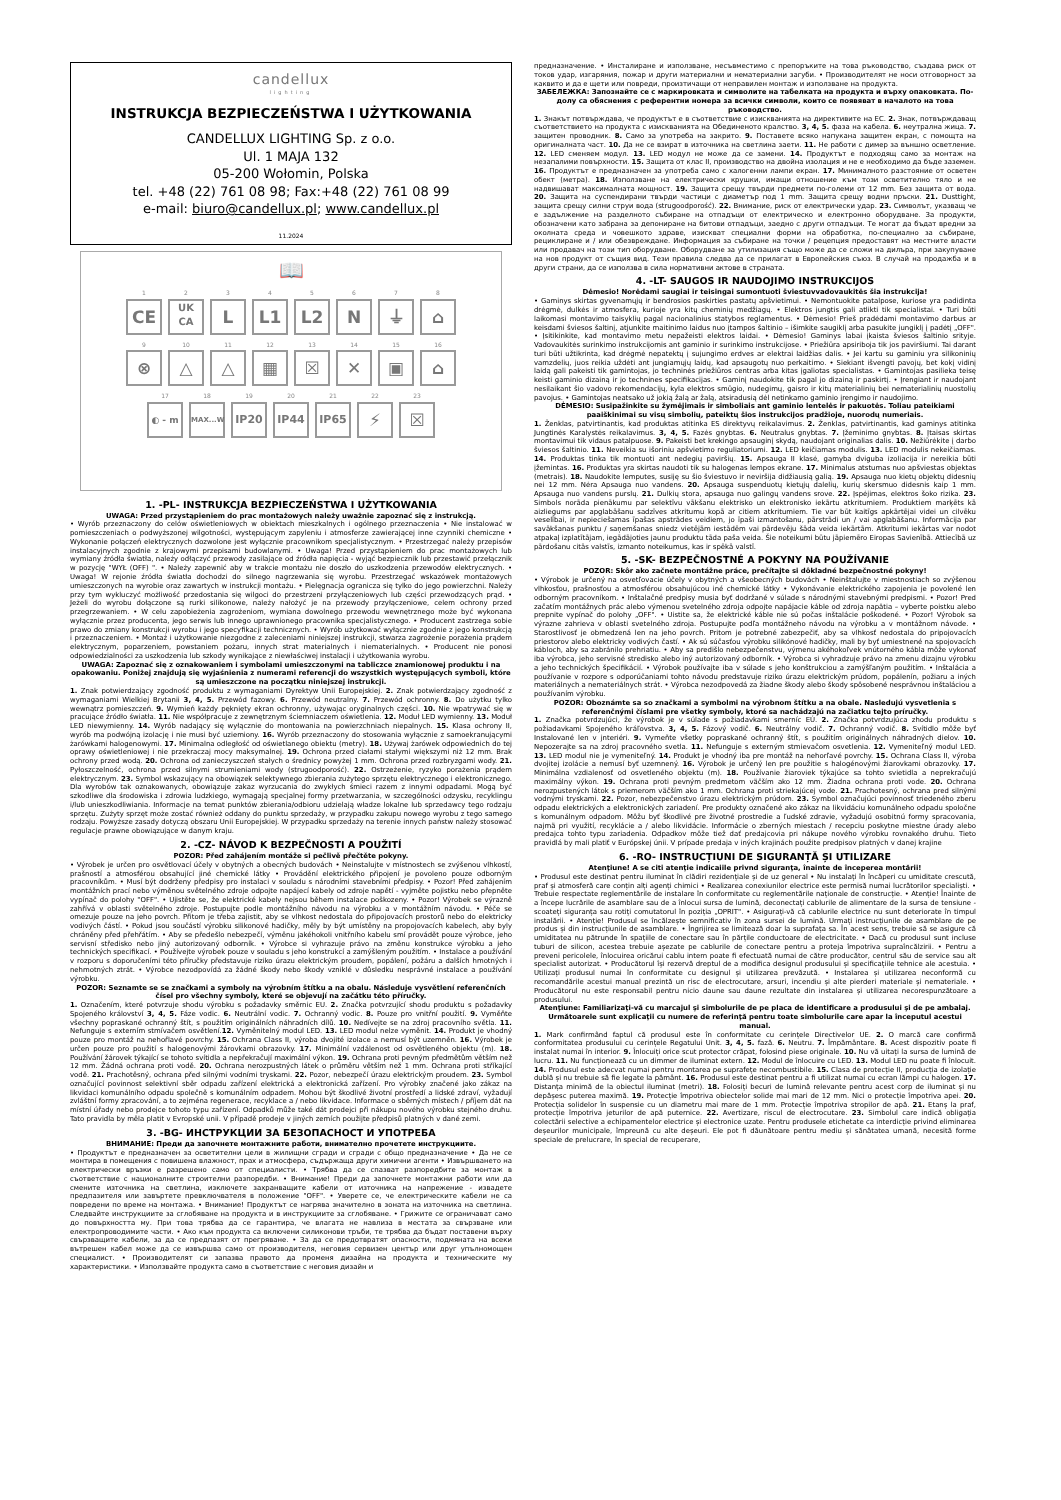candellux
lighting
INSTRUKCJA BEZPIECZEŃSTWA I UŻYTKOWANIA
CANDELLUX LIGHTING Sp. z o.o.
Ul. 1 MAJA 132
05-200 Wołomin, Polska
tel. +48 (22) 761 08 98; Fax:+48 (22) 761 08 99
e-mail: biuro@candellux.pl; www.candellux.pl
11.2024
📖
1
CE
2
UK
CA
3
L
4
L1
5
L2
6
N
7
⏚
8
⌂
9
⊗
10
△
11
△
12
▦
13
☒
14
✕
15
▣
16
⌂
17
◐ - m
18
MAX...W
19
IP20
20
IP44
21
IP65
22
⚡
23
☒
1. -PL- INSTRUKCJA BEZPIECZEŃSTWA I UŻYTKOWANIA
UWAGA: Przed przystąpieniem do prac montażowych należy uważnie zapoznać się z instrukcją.
• Wyrób przeznaczony do celów oświetleniowych w obiektach mieszkalnych i ogólnego przeznaczenia • Nie instalować w pomieszczeniach o podwyższonej wilgotności, występującym zapyleniu i atmosferze zawierającej inne czynniki chemiczne • Wykonanie połączeń elektrycznych dozwolone jest wyłącznie pracownikom specjalistycznym. • Przestrzegać należy przepisów instalacyjnych zgodnie z krajowymi przepisami budowlanymi. • Uwaga! Przed przystąpieniem do prac montażowych lub wymiany źródła światła, należy odłączyć przewody zasilające od źródła napięcia - wyjąć bezpiecznik lub przestawić przełącznik w pozycję "WYŁ (OFF) ". • Należy zapewnić aby w trakcie montażu nie doszło do uszkodzenia przewodów elektrycznych. • Uwaga! W rejonie źródła światła dochodzi do silnego nagrzewania się wyrobu. Przestrzegać wskazówek montażowych umieszczonych na wyrobie oraz zawartych w instrukcji montażu. • Pielęgnacja ogranicza się tylko do jego powierzchni. Należy przy tym wykluczyć możliwość przedostania się wilgoci do przestrzeni przyłączeniowych lub części przewodzących prąd. • Jeżeli do wyrobu dołączone są rurki silikonowe, należy nałożyć je na przewody przyłączeniowe, celem ochrony przed przegrzewaniem. • W celu zapobieżenia zagrożeniom, wymiana dowolnego przewodu wewnętrznego może być wykonana wyłącznie przez producenta, jego serwis lub innego uprawnionego pracownika specjalistycznego. • Producent zastrzega sobie prawo do zmiany konstrukcji wyrobu i jego specyfikacji technicznych. • Wyrób użytkować wyłącznie zgodnie z jego konstrukcją i przeznaczeniem. • Montaż i użytkowanie niezgodne z zaleceniami niniejszej instrukcji, stwarza zagrożenie porażenia prądem elektrycznym, poparzeniem, powstaniem pożaru, innych strat materialnych i niematerialnych. • Producent nie ponosi odpowiedzialności za uszkodzenia lub szkody wynikające z niewłaściwej instalacji i użytkowania wyrobu.
UWAGA: Zapoznać się z oznakowaniem i symbolami umieszczonymi na tabliczce znamionowej produktu i na opakowaniu. Poniżej znajdują się wyjaśnienia z numerami referencji do wszystkich występujących symboli, które są umieszczone na początku niniejszej instrukcji.
1. Znak potwierdzający zgodność produktu z wymaganiami Dyrektyw Unii Europejskiej. 2. Znak potwierdzający zgodność z wymaganiami Wielkiej Brytanii 3, 4, 5. Przewód fazowy. 6. Przewód neutralny. 7. Przewód ochronny. 8. Do użytku tylko wewnątrz pomieszczeń. 9. Wymień każdy pęknięty ekran ochronny, używając oryginalnych części. 10. Nie wpatrywać się w pracujące źródło światła. 11. Nie współpracuje z zewnętrznym ściemniaczem oświetlenia. 12. Moduł LED wymienny. 13. Moduł LED niewymienny. 14. Wyrób nadający się wyłącznie do montowania na powierzchniach niepalnych. 15. Klasa ochrony II, wyrób ma podwójną izolację i nie musi być uziemiony. 16. Wyrób przeznaczony do stosowania wyłącznie z samoekranującymi żarówkami halogenowymi. 17. Minimalna odległość od oświetlanego obiektu (metry). 18. Używaj żarówek odpowiednich do tej oprawy oświetleniowej i nie przekraczaj mocy maksymalnej. 19. Ochrona przed ciałami stałymi większymi niż 12 mm. Brak ochrony przed wodą. 20. Ochrona od zanieczyszczeń stałych o średnicy powyżej 1 mm. Ochrona przed rozbryzgami wody. 21. Pyłoszczelność, ochrona przed silnymi strumieniami wody (strugoodporość). 22. Ostrzeżenie, ryzyko porażenia prądem elektrycznym. 23. Symbol wskazujący na obowiązek selektywnego zbierania zużytego sprzętu elektrycznego i elektronicznego. Dla wyrobów tak oznakowanych, obowiązuje zakaz wyrzucania do zwykłych śmieci razem z innymi odpadami. Mogą być szkodliwe dla środowiska i zdrowia ludzkiego, wymagają specjalnej formy przetwarzania, w szczególności odzysku, recyklingu i/lub unieszkodliwiania. Informacje na temat punktów zbierania/odbioru udzielają władze lokalne lub sprzedawcy tego rodzaju sprzętu. Zużyty sprzęt może zostać również oddany do punktu sprzedaży, w przypadku zakupu nowego wyrobu z tego samego rodzaju. Powyższe zasady dotyczą obszaru Unii Europejskiej. W przypadku sprzedaży na terenie innych państw należy stosować regulacje prawne obowiązujące w danym kraju.
2. -CZ- NÁVOD K BEZPEČNOSTI A POUŽITÍ
POZOR: Před zahájením montáže si pečlivě přečtěte pokyny.
• Výrobek je určen pro osvětlovací účely v obytných a obecných budovách • Neinstalujte v místnostech se zvýšenou vlhkostí, prašností a atmosférou obsahující jiné chemické látky • Provádění elektrického připojení je povoleno pouze odborným pracovníkům. • Musí být dodrženy předpisy pro instalaci v souladu s národními stavebními předpisy. • Pozor! Před zahájením montážních prací nebo výměnou světelného zdroje odpojte napájecí kabely od zdroje napětí - vyjměte pojistku nebo přepněte vypínač do polohy "OFF". • Ujistěte se, že elektrické kabely nejsou během instalace poškozeny. • Pozor! Výrobek se výrazně zahřívá v oblasti světelného zdroje. Postupujte podle montážního návodu na výrobku a v montážním návodu. • Péče se omezuje pouze na jeho povrch. Přitom je třeba zajistit, aby se vlhkost nedostala do připojovacích prostorů nebo do elektricky vodivých částí. • Pokud jsou součástí výrobku silikonové hadičky, měly by být umístěny na propojovacích kabelech, aby byly chráněny před přehřátím. • Aby se předešlo nebezpečí, výměnu jakéhokoli vnitřního kabelu smí provádět pouze výrobce, jeho servisní středisko nebo jiný autorizovaný odborník. • Výrobce si vyhrazuje právo na změnu konstrukce výrobku a jeho technických specifikací. • Používejte výrobek pouze v souladu s jeho konstrukcí a zamýšleným použitím. • Instalace a používání v rozporu s doporučeními této příručky představuje riziko úrazu elektrickým proudem, popálení, požáru a dalších hmotných i nehmotných ztrát. • Výrobce nezodpovídá za žádné škody nebo škody vzniklé v důsledku nesprávné instalace a používání výrobku.
POZOR: Seznamte se se značkami a symboly na výrobním štítku a na obalu. Následuje vysvětlení referenčních čísel pro všechny symboly, které se objevují na začátku této příručky.
1. Označením, které potvrzuje shodu výrobku s požadavky směrnic EU. 2. Značka potvrzující shodu produktu s požadavky Spojeného království 3, 4, 5. Fáze vodic. 6. Neutrální vodic. 7. Ochranný vodic. 8. Pouze pro vnitřní použití. 9. Vyměňte všechny popraskané ochranný štít, s použitím originálních náhradních dílů. 10. Nedívejte se na zdroj pracovního světla. 11. Nefunguje s externím stmívačem osvětlení.12. Vyměnitelný modul LED. 13. LED modul nelze vyměnit. 14. Produkt je vhodný pouze pro montáž na nehořlavé povrchy. 15. Ochrana Class II, výroba dvojité izolace a nemusí být uzemněn. 16. Výrobek je určen pouze pro použití s halogenovými žárovkami obrazovky. 17. Minimální vzdálenost od osvětleného objektu (m). 18. Používání žárovek týkající se tohoto svítidla a nepřekračují maximální výkon. 19. Ochrana proti pevným předmětům větším než 12 mm. Žádná ochrana proti vodě. 20. Ochrana nerozpustných látek o průměru větším než 1 mm. Ochrana proti stříkající vodě. 21. Prachotěsný, ochrana před silnými vodními tryskami. 22. Pozor, nebezpečí úrazu elektrickým proudem. 23. Symbol označující povinnost selektivní sběr odpadu zařízení elektrická a elektronická zařízení. Pro výrobky značené jako zákaz na likvidaci komunálního odpadu společně s komunálním odpadem. Mohou být škodlivé životní prostředí a lidské zdraví, vyžadují zvláštní formy zpracování, a to zejména regenerace, recyklace a / nebo likvidace. Informace o sběrných místech / příjem dát na místní úřady nebo prodejce tohoto typu zařízení. Odpadků může také dát prodejci při nákupu nového výrobku stejného druhu. Tato pravidla by měla platit v Evropské unii. V případě prodeje v jiných zemích použijte předpisů platných v dané zemi.
3. -BG- ИНСТРУКЦИИ ЗА БЕЗОПАСНОСТ И УПОТРЕБА
ВНИМАНИЕ: Преди да започнете монтажните работи, внимателно прочетете инструкциите.
• Продуктът е предназначен за осветителни цели в жилищни сгради и сгради с общо предназначение • Да не се монтира в помещения с повишена влажност, прах и атмосфера, съдържаща други химични агенти • Извършването на електрически връзки е разрешено само от специалисти. • Трябва да се спазват разпоредбите за монтаж в съответствие с националните строителни разпоредби. • Внимание! Преди да започнете монтажни работи или да смените източника на светлина, изключете захранващите кабели от източника на напрежение - извадете предпазителя или завъртете превключвателя в положение "OFF". • Уверете се, че електрическите кабели не са повредени по време на монтажа. • Внимание! Продуктът се нагрява значително в зоната на източника на светлина. Следвайте инструкциите за сглобяване на продукта и в инструкциите за сглобяване. • Грижите се ограничават само до повърхността му. При това трябва да се гарантира, че влагата не навлиза в местата за свързване или електропроводимите части. • Ако към продукта са включени силиконови тръби, те трябва да бъдат поставени върху свързващите кабели, за да се предпазят от прегряване. • За да се предотвратят опасности, подмяната на всеки вътрешен кабел може да се извършва само от производителя, неговия сервизен център или друг упълномощен специалист. • Производителят си запазва правото да променя дизайна на продукта и техническите му характеристики. • Използвайте продукта само в съответствие с неговия дизайн и
предназначение. • Инсталиране и използване, несъвместимо с препоръките на това ръководство, създава риск от токов удар, изгаряния, пожар и други материални и нематериални загуби. • Производителят не носи отговорност за каквито и да е щети или повреди, произтичащи от неправилен монтаж и използване на продукта.
ЗАБЕЛЕЖКА: Запознайте се с маркировката и символите на табелката на продукта и върху опаковката. По-долу са обяснения с референтни номера за всички символи, които се появяват в началото на това ръководство.
1. Знакът потвърждава, че продуктът е в съответствие с изискванията на директивите на ЕС. 2. Знак, потвърждаващ съответствието на продукта с изискванията на Обединеното кралство. 3, 4, 5. фаза на кабела. 6. неутрална жица. 7. защитен проводник. 8. Само за употреба на закрито. 9. Поставете всяко напукана защитен екран, с помощта на оригиналната част. 10. Да не се взират в източника на светлина заети. 11. Не работи с димер за външно осветление. 12. LED сменяем модул. 13. LED модул не може да се замени. 14. Продуктът е подходящ само за монтаж на незапалими повърхности. 15. Защита от клас II, производство на двойна изолация и не е необходимо да бъде заземен. 16. Продуктът е предназначен за употреба само с халогенни лампи екран. 17. Минималното разстояние от осветен обект (метра). 18. Използване на електрически крушки, имащи отношение към този осветително тяло и не надвишават максималната мощност. 19. Защита срещу твърди предмети по-големи от 12 mm. Без защита от вода. 20. Защита на суспендирани твърди частици с диаметър под 1 mm. Защита срещу водни пръски. 21. Dusttight, защита срещу силни струи вода (strugoodporość). 22. Внимание, риск от електрически удар. 23. Символът, указващ че е задължение на разделното събиране на отпадъци от електрическо и електронно оборудване. За продукти, обозначени като забрана за депониране на битови отпадъци, заедно с други отпадъци. Те могат да бъдат вредни за околната среда и човешкото здраве, изискват специални форми на обработка, по-специално за събиране, рециклиране и / или обезвреждане. Информация за събиране на точки / рецепция предоставят на местните власти или продавач на този тип оборудване. Оборудване за утилизация също може да се сложи на дилъра, при закупуване на нов продукт от същия вид. Тези правила следва да се прилагат в Европейския съюз. В случай на продажба и в други страни, да се използва в сила нормативни актове в страната.
4. -LT- SAUGOS IR NAUDOJIMO INSTRUKCIJOS
Dėmesio! Norėdami saugiai ir teisingai sumontuoti šviestuvvadovaukitės šia instrukcija!
• Gaminys skirtas gyvenamųjų ir bendrosios paskirties pastatų apšvietimui. • Nemontuokite patalpose, kuriose yra padidinta drėgmė, dulkės ir atmosfera, kurioje yra kitų cheminių medžiagų. • Elektros jungtis gali atlikti tik specialistai. • Turi būti laikomasi montavimo taisyklių pagal nacionalinius statybos reglamentus. • Dėmesio! Prieš pradėdami montavimo darbus ar keisdami šviesos šaltinį, atjunkite maitinimo laidus nuo įtampos šaltinio – išimkite saugiklį arba pasukite jungiklį į padėtį „OFF". • Įsitikinkite, kad montavimo metu nepažeisti elektros laidai. • Dėmesio! Gaminys labai įkaista šviesos šaltinio srityje. Vadovaukitės surinkimo instrukcijomis ant gaminio ir surinkimo instrukcijose. • Priežiūra apsiriboja tik jos paviršiumi. Tai darant turi būti užtikrinta, kad drėgmė nepatektų į sujungimo erdves ar elektrai laidžias dalis. • Jei kartu su gaminiu yra silikoninių vamzdelių, juos reikia uždėti ant jungiamųjų laidų, kad apsaugotų nuo perkaitimo. • Siekiant išvengti pavojų, bet kokį vidinį laidą gali pakeisti tik gamintojas, jo techninės priežiūros centras arba kitas įgaliotas specialistas. • Gamintojas pasilieka teisę keisti gaminio dizainą ir jo technines specifikacijas. • Gaminį naudokite tik pagal jo dizainą ir paskirtį. • Įrengiant ir naudojant nesilaikant šio vadovo rekomendacijų, kyla elektros smūgio, nudegimų, gaisro ir kitų materialinių bei nematerialinių nuostolių pavojus. • Gamintojas neatsako už jokią žalą ar žalą, atsiradusią dėl netinkamo gaminio įrengimo ir naudojimo.
DĖMESIO: Susipažinkite su žymėjimais ir simboliais ant gaminio lentelės ir pakuotės. Toliau pateikiami paaiškinimai su visų simbolių, pateiktų šios instrukcijos pradžioje, nuorodų numeriais.
1. Ženklas, patvirtinantis, kad produktas atitinka ES direktyvų reikalavimus. 2. Ženklas, patvirtinantis, kad gaminys atitinka Jungtinės Karalystės reikalavimus. 3, 4, 5. Fazės gnybtas. 6. Neutralus gnybtas. 7. Įžeminimo gnybtas. 8. Įtaisas skirtas montavimui tik vidaus patalpuose. 9. Pakeisti bet krekingo apsauginį skydą, naudojant originalias dalis. 10. Nežiūrėkite į darbo šviesos šaltinio. 11. Neveikia su išoriniu apšvietimo reguliatoriumi. 12. LED keičiamas modulis. 13. LED modulis nekeičiamas. 14. Produktas tinka tik montuoti ant nedegių paviršių. 15. Apsauga II klasė, gamyba dviguba izoliacija ir nereikia būti įžemintas. 16. Produktas yra skirtas naudoti tik su halogenas lempos ekrane. 17. Minimalus atstumas nuo apšviestas objektas (metrais). 18. Naudokite lemputes, susiję su šio šviestuvo ir neviršija didžiausią galią. 19. Apsauga nuo kietų objektų didesnių nei 12 mm. Nėra Apsauga nuo vandens. 20. Apsauga suspenduotų kietųjų dalelių, kurių skersmuo didesnis kaip 1 mm. Apsauga nuo vandens purslų. 21. Dulkių stora, apsauga nuo galingų vandens srove. 22. Įspėjimas, elektros šoko rizika. 23. Simbols norāda pienākumu par selektīvu vākšanu elektrisko un elektronisko iekārtu atkritumiem. Produktiem marķēts kā aizliegums par apglabāšanu sadzīves atkritumu kopā ar citiem atkritumiem. Tie var būt kaitīgs apkārtējai videi un cilvēku veselībai, ir nepieciešamas īpašas apstrādes veidiem, jo īpaši izmantošanu, pārstrādi un / vai apglabāšanu. Informācija par savākšanas punktu / saņemšanas sniedz vietējām iestādēm vai pārdevēju šāda veida iekārtām. Atkritumi iekārtas var nodot atpakaļ izplatītājam, iegādājoties jaunu produktu tāda paša veida. Šie noteikumi būtu jāpiemēro Eiropas Savienībā. Attiecībā uz pārdošanu citās valstīs, izmanto noteikumus, kas ir spēkā valstī.
5. -SK- BEZPEČNOSTNÉ A POKYNY NA POUŽÍVANIE
POZOR: Skôr ako začnete montážne práce, prečítajte si dôkladné bezpečnostné pokyny!
• Výrobok je určený na osvetľovacie účely v obytných a všeobecných budovách • Neinštalujte v miestnostiach so zvýšenou vlhkosťou, prašnosťou a atmosférou obsahujúcou iné chemické látky • Vykonávanie elektrického zapojenia je povolené len odborným pracovníkom. • Inštalačné predpisy musia byť dodržané v súlade s národnými stavebnými predpismi. • Pozor! Pred začatím montážnych prác alebo výmenou svetelného zdroja odpojte napájacie káble od zdroja napätia – vyberte poistku alebo prepnite vypínač do polohy „OFF". • Uistite sa, že elektrické káble nie sú počas inštalácie poškodené. • Pozor! Výrobok sa výrazne zahrieva v oblasti svetelného zdroja. Postupujte podľa montážneho návodu na výrobku a v montážnom návode. • Starostlivosť je obmedzená len na jeho povrch. Pritom je potrebné zabezpečiť, aby sa vlhkosť nedostala do pripojovacích priestorov alebo elektricky vodivých častí. • Ak sú súčasťou výrobku silikónové hadičky, mali by byť umiestnené na spojovacích kábloch, aby sa zabránilo prehriatiu. • Aby sa predišlo nebezpečenstvu, výmenu akéhokoľvek vnútorného kábla môže vykonať iba výrobca, jeho servisné stredisko alebo iný autorizovaný odborník. • Výrobca si vyhradzuje právo na zmenu dizajnu výrobku a jeho technických špecifikácií. • Výrobok používajte iba v súlade s jeho konštrukciou a zamýšľaným použitím. • Inštalácia a používanie v rozpore s odporúčaniami tohto návodu predstavuje riziko úrazu elektrickým prúdom, popálenín, požiaru a iných materiálnych a nemateriálnych strát. • Výrobca nezodpovedá za žiadne škody alebo škody spôsobené nesprávnou inštaláciou a používaním výrobku.
POZOR: Oboznámte sa so značkami a symbolmi na výrobnom štítku a na obale. Nasledujú vysvetlenia s referenčnými číslami pre všetky symboly, ktoré sa nachádzajú na začiatku tejto príručky.
1. Značka potvrdzujúci, že výrobok je v súlade s požiadavkami smerníc EÚ. 2. Značka potvrdzujúca zhodu produktu s požiadavkami Spojeného kráľovstva. 3, 4, 5. Fázový vodič. 6. Neutrálny vodič. 7. Ochranný vodič. 8. Svítidlo môže byť Instalované len v jnteriéri. 9. Vymeňte všetky popraskané ochranný štít, s použitím originálnych náhradných dielov. 10. Nepozerajte sa na zdroj pracovného svetla. 11. Nefunguje s externým stmievačom osvetlenia. 12. Vymeniteľný modul LED. 13. LED modul nie je vymeniteľný. 14. Produkt je vhodný iba pre montáž na nehorľavé povrchy. 15. Ochrana Class II, výroba dvojitej izolácie a nemusí byť uzemnený. 16. Výrobok je určený len pre použitie s halogénovými žiarovkami obrazovky. 17. Minimálna vzdialenosť od osvetleného objektu (m). 18. Používanie žiaroviek týkajúce sa tohto svietidla a neprekračujú maximálny výkon. 19. Ochrana proti pevným predmetom väčším ako 12 mm. Žiadna ochrana proti vode. 20. Ochrana nerozpustených látok s priemerom väčším ako 1 mm. Ochrana proti striekajúcej vode. 21. Prachotesný, ochrana pred silnými vodnými tryskami. 22. Pozor, nebezpečenstvo úrazu elektrickým prúdom. 23. Symbol označujúci povinnosť triedeného zberu odpadu elektrických a elektronických zariadení. Pre produkty označené ako zákaz na likvidáciu komunálneho odpadu spoločne s komunálnym odpadom. Môžu byť škodlivé pre životné prostredie a ľudské zdravie, vyžadujú osobitnú formy spracovania, najmä pri využití, recyklácie a / alebo likvidácie. Informácie o zberných miestach / recepciu poskytne miestne úrady alebo predajca tohto typu zariadenia. Odpadkov môže tiež dať predajcovia pri nákupe nového výrobku rovnakého druhu. Tieto pravidlá by mali platiť v Európskej únii. V prípade predaja v iných krajinách použite predpisov platných v danej krajine
6. -RO- INSTRUCȚIUNI DE SIGURANȚĂ ȘI UTILIZARE
Atenţiune! A se citi atenţie indicaiile privnd siguranţa, înainte de începerea montării!
• Produsul este destinat pentru iluminat în clădiri rezidențiale și de uz general • Nu instalați în încăperi cu umiditate crescută, praf și atmosferă care conțin alți agenți chimici • Realizarea conexiunilor electrice este permisă numai lucrătorilor specialiști. • Trebuie respectate reglementările de instalare în conformitate cu reglementările naționale de construcție. • Atenție! Înainte de a începe lucrările de asamblare sau de a înlocui sursa de lumină, deconectați cablurile de alimentare de la sursa de tensiune - scoateți siguranța sau rotiți comutatorul în poziția „OPRIT". • Asigurați-vă că cablurile electrice nu sunt deteriorate în timpul instalării. • Atenție! Produsul se încălzește semnificativ în zona sursei de lumină. Urmați instrucțiunile de asamblare de pe produs și din instrucțiunile de asamblare. • Îngrijirea se limitează doar la suprafața sa. În acest sens, trebuie să se asigure că umiditatea nu pătrunde în spațiile de conectare sau în părțile conductoare de electricitate. • Dacă cu produsul sunt incluse tuburi de silicon, acestea trebuie așezate pe cablurile de conectare pentru a proteja împotriva supraîncălzirii. • Pentru a preveni pericolele, înlocuirea oricărui cablu intern poate fi efectuată numai de către producător, centrul său de service sau alt specialist autorizat. • Producătorul își rezervă dreptul de a modifica designul produsului și specificațiile tehnice ale acestuia. • Utilizați produsul numai în conformitate cu designul și utilizarea prevăzută. • Instalarea și utilizarea neconformă cu recomandările acestui manual prezintă un risc de electrocutare, arsuri, incendiu și alte pierderi materiale și nemateriale. • Producătorul nu este responsabil pentru nicio daune sau daune rezultate din instalarea și utilizarea necorespunzătoare a produsului.
Atenţiune: Familiarizaţi-vă cu marcajul şi simbolurile de pe placa de identificare a produsului şi de pe ambalaj. Următoarele sunt explicaţii cu numere de referinţă pentru toate simbolurile care apar la începutul acestui manual.
1. Mark confirmând faptul că produsul este în conformitate cu cerințele Directivelor UE. 2. O marcă care confirmă conformitatea produsului cu cerințele Regatului Unit. 3, 4, 5. fază. 6. Neutru. 7. Împământare. 8. Acest dispozitiv poate fi instalat numai în interior. 9. Înlocuiți orice scut protector crăpat, folosind piese originale. 10. Nu vă uitați la sursa de lumină de lucru. 11. Nu funcționează cu un dimmer de iluminat extern. 12. Modul de înlocuire cu LED. 13. Modul LED nu poate fi înlocuit. 14. Produsul este adecvat numai pentru montarea pe suprafețe necombustibile. 15. Clasa de protecție II, producția de izolație dublă și nu trebuie să fie legate la pământ. 16. Produsul este destinat pentru a fi utilizat numai cu ecran lămpi cu halogen. 17. Distanța minimă de la obiectul iluminat (metri). 18. Folosiți becuri de lumină relevante pentru acest corp de iluminat și nu depășesc puterea maximă. 19. Protecție împotriva obiectelor solide mai mari de 12 mm. Nici o protecție împotriva apei. 20. Protecția solidelor în suspensie cu un diametru mai mare de 1 mm. Protecție împotriva stropilor de apă. 21. Etanș la praf, protecție împotriva jeturilor de apă puternice. 22. Avertizare, riscul de electrocutare. 23. Simbolul care indică obligația colectării selective a echipamentelor electrice și electronice uzate. Pentru produsele etichetate ca interdicție privind eliminarea deșeurilor municipale, împreună cu alte deșeuri. Ele pot fi dăunătoare pentru mediu și sănătatea umană, necesită forme speciale de prelucrare, în special de recuperare,